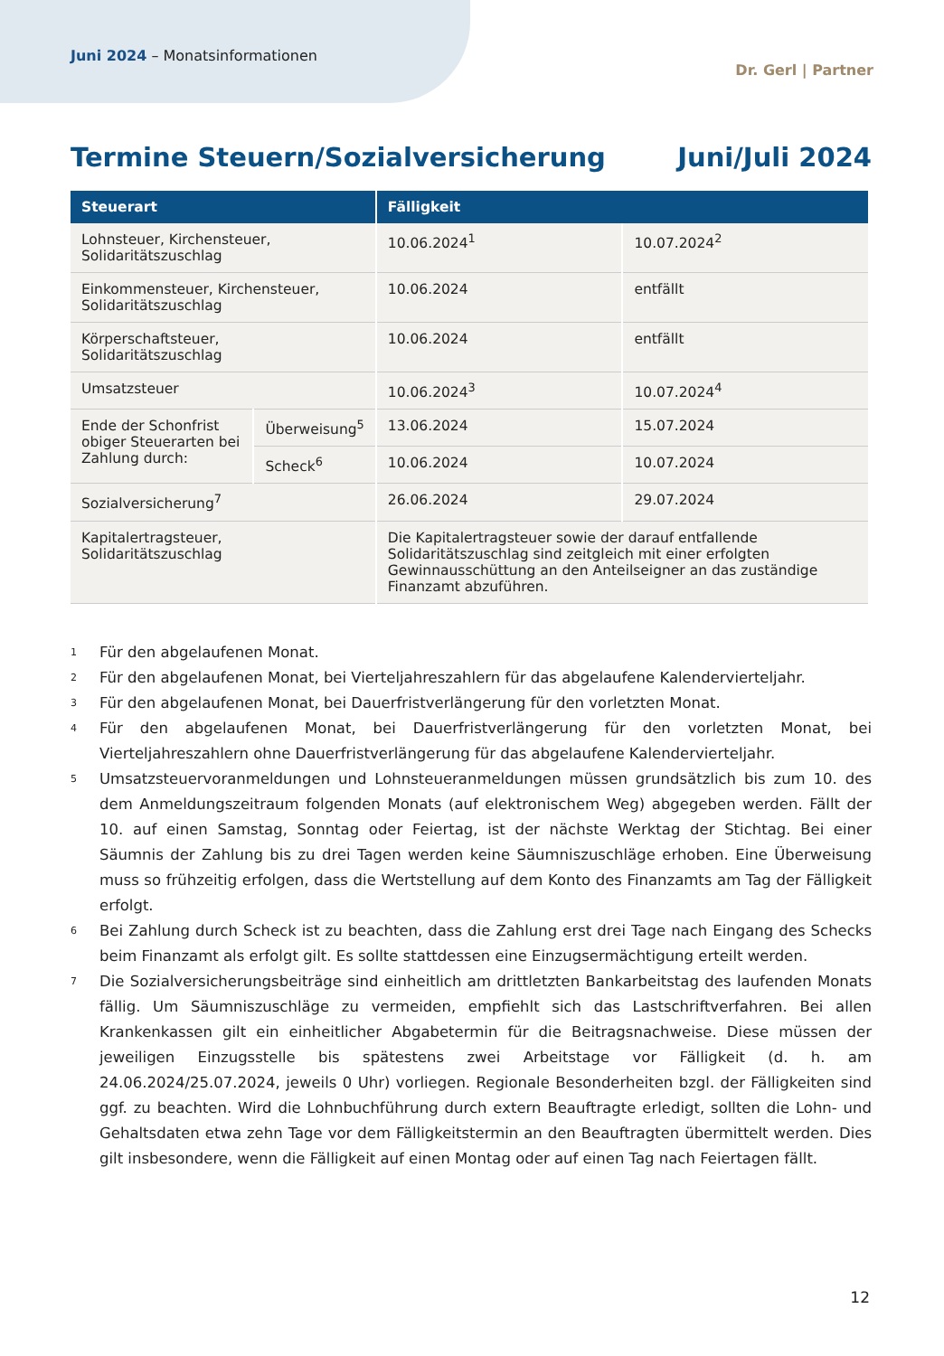Juni 2024 – Monatsinformationen
Dr. Gerl | Partner
Termine Steuern/Sozialversicherung Juni/Juli 2024
| Steuerart | | Fälligkeit | |
| --- | --- | --- | --- |
| Lohnsteuer, Kirchensteuer, Solidaritätszuschlag | | 10.06.2024<sup>1</sup> | 10.07.2024<sup>2</sup> |
| Einkommensteuer, Kirchensteuer, Solidaritätszuschlag | | 10.06.2024 | entfällt |
| Körperschaftsteuer, Solidaritätszuschlag | | 10.06.2024 | entfällt |
| Umsatzsteuer | | 10.06.2024<sup>3</sup> | 10.07.2024<sup>4</sup> |
| Ende der Schonfrist obiger Steuerarten bei Zahlung durch: | Überweisung<sup>5</sup> | 13.06.2024 | 15.07.2024 |
| | Scheck<sup>6</sup> | 10.06.2024 | 10.07.2024 |
| Sozialversicherung<sup>7</sup> | | 26.06.2024 | 29.07.2024 |
| Kapitalertragsteuer, Solidaritätszuschlag | | Die Kapitalertragsteuer sowie der darauf entfallende Solidaritätszuschlag sind zeitgleich mit einer erfolgten Gewinnausschüttung an den Anteilseigner an das zuständige Finanzamt abzuführen. | |
1
Für den abgelaufenen Monat.
2
Für den abgelaufenen Monat, bei Vierteljahreszahlern für das abgelaufene Kalendervierteljahr.
3
Für den abgelaufenen Monat, bei Dauerfristverlängerung für den vorletzten Monat.
4
Für den abgelaufenen Monat, bei Dauerfristverlängerung für den vorletzten Monat, bei Vierteljahreszahlern ohne Dauerfristverlängerung für das abgelaufene Kalendervierteljahr.
5
Umsatzsteuervoranmeldungen und Lohnsteueranmeldungen müssen grundsätzlich bis zum 10. des dem Anmeldungszeitraum folgenden Monats (auf elektronischem Weg) abgegeben werden. Fällt der 10. auf einen Samstag, Sonntag oder Feiertag, ist der nächste Werktag der Stichtag. Bei einer Säumnis der Zahlung bis zu drei Tagen werden keine Säumniszuschläge erhoben. Eine Überweisung muss so frühzeitig erfolgen, dass die Wertstellung auf dem Konto des Finanzamts am Tag der Fälligkeit erfolgt.
6
Bei Zahlung durch Scheck ist zu beachten, dass die Zahlung erst drei Tage nach Eingang des Schecks beim Finanzamt als erfolgt gilt. Es sollte stattdessen eine Einzugsermächtigung erteilt werden.
7
Die Sozialversicherungsbeiträge sind einheitlich am drittletzten Bankarbeitstag des laufenden Monats fällig. Um Säumniszuschläge zu vermeiden, empfiehlt sich das Lastschriftverfahren. Bei allen Krankenkassen gilt ein einheitlicher Abgabetermin für die Beitragsnachweise. Diese müssen der jeweiligen Einzugsstelle bis spätestens zwei Arbeitstage vor Fälligkeit (d. h. am 24.06.2024/25.07.2024, jeweils 0 Uhr) vorliegen. Regionale Besonderheiten bzgl. der Fälligkeiten sind ggf. zu beachten. Wird die Lohnbuchführung durch extern Beauftragte erledigt, sollten die Lohn- und Gehaltsdaten etwa zehn Tage vor dem Fälligkeitstermin an den Beauftragten übermittelt werden. Dies gilt insbesondere, wenn die Fälligkeit auf einen Montag oder auf einen Tag nach Feiertagen fällt.
12